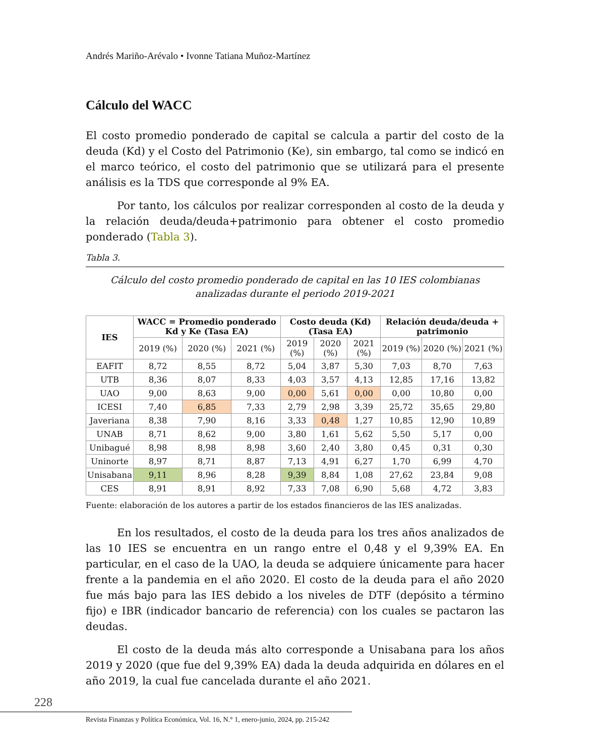Andrés Mariño-Arévalo • Ivonne Tatiana Muñoz-Martínez
Cálculo del WACC
El costo promedio ponderado de capital se calcula a partir del costo de la deuda (Kd) y el Costo del Patrimonio (Ke), sin embargo, tal como se indicó en el marco teórico, el costo del patrimonio que se utilizará para el presente análisis es la TDS que corresponde al 9% EA.
Por tanto, los cálculos por realizar corresponden al costo de la deuda y la relación deuda/deuda+patrimonio para obtener el costo promedio ponderado (Tabla 3).
Tabla 3.
Cálculo del costo promedio ponderado de capital en las 10 IES colombianas analizadas durante el periodo 2019-2021
| IES | WACC = Promedio ponderado Kd y Ke (Tasa EA) | | | Costo deuda (Kd) (Tasa EA) | | | Relación deuda/deuda + patrimonio | | |
| --- | --- | --- | --- | --- | --- | --- | --- | --- | --- |
| | 2019 (%) | 2020 (%) | 2021 (%) | 2019 (%) | 2020 (%) | 2021 (%) | 2019 (%) | 2020 (%) | 2021 (%) |
| EAFIT | 8,72 | 8,55 | 8,72 | 5,04 | 3,87 | 5,30 | 7,03 | 8,70 | 7,63 |
| UTB | 8,36 | 8,07 | 8,33 | 4,03 | 3,57 | 4,13 | 12,85 | 17,16 | 13,82 |
| UAO | 9,00 | 8,63 | 9,00 | 0,00 | 5,61 | 0,00 | 0,00 | 10,80 | 0,00 |
| ICESI | 7,40 | 6,85 | 7,33 | 2,79 | 2,98 | 3,39 | 25,72 | 35,65 | 29,80 |
| Javeriana | 8,38 | 7,90 | 8,16 | 3,33 | 0,48 | 1,27 | 10,85 | 12,90 | 10,89 |
| UNAB | 8,71 | 8,62 | 9,00 | 3,80 | 1,61 | 5,62 | 5,50 | 5,17 | 0,00 |
| Unibagué | 8,98 | 8,98 | 8,98 | 3,60 | 2,40 | 3,80 | 0,45 | 0,31 | 0,30 |
| Uninorte | 8,97 | 8,71 | 8,87 | 7,13 | 4,91 | 6,27 | 1,70 | 6,99 | 4,70 |
| Unisabana | 9,11 | 8,96 | 8,28 | 9,39 | 8,84 | 1,08 | 27,62 | 23,84 | 9,08 |
| CES | 8,91 | 8,91 | 8,92 | 7,33 | 7,08 | 6,90 | 5,68 | 4,72 | 3,83 |
Fuente: elaboración de los autores a partir de los estados financieros de las IES analizadas.
En los resultados, el costo de la deuda para los tres años analizados de las 10 IES se encuentra en un rango entre el 0,48 y el 9,39% EA. En particular, en el caso de la UAO, la deuda se adquiere únicamente para hacer frente a la pandemia en el año 2020. El costo de la deuda para el año 2020 fue más bajo para las IES debido a los niveles de DTF (depósito a término fijo) e IBR (indicador bancario de referencia) con los cuales se pactaron las deudas.
El costo de la deuda más alto corresponde a Unisabana para los años 2019 y 2020 (que fue del 9,39% EA) dada la deuda adquirida en dólares en el año 2019, la cual fue cancelada durante el año 2021.
228
Revista Finanzas y Política Económica, Vol. 16, N.° 1, enero-junio, 2024, pp. 215-242